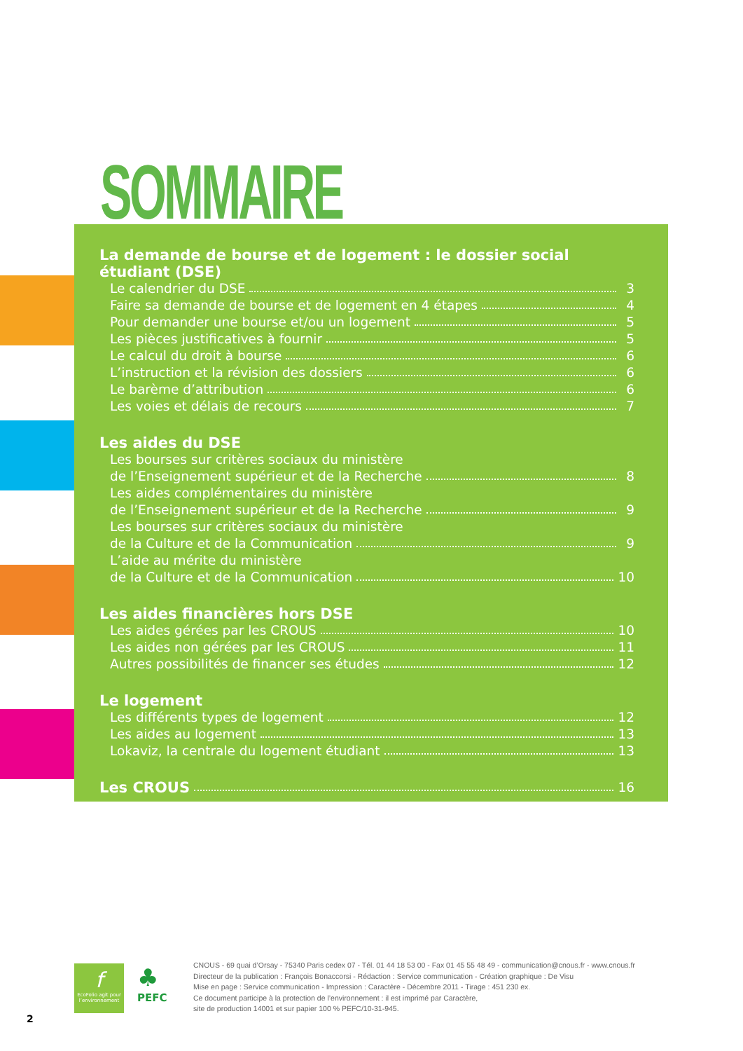SOMMAIRE
La demande de bourse et de logement : le dossier social étudiant (DSE)
Le calendrier du DSE 3
Faire sa demande de bourse et de logement en 4 étapes 4
Pour demander une bourse et/ou un logement 5
Les pièces justificatives à fournir 5
Le calcul du droit à bourse 6
L’instruction et la révision des dossiers 6
Le barème d’attribution 6
Les voies et délais de recours 7
Les aides du DSE
Les bourses sur critères sociaux du ministère
de l’Enseignement supérieur et de la Recherche 8
Les aides complémentaires du ministère
de l’Enseignement supérieur et de la Recherche 9
Les bourses sur critères sociaux du ministère
de la Culture et de la Communication 9
L’aide au mérite du ministère
de la Culture et de la Communication 10
Les aides financières hors DSE
Les aides gérées par les CROUS 10
Les aides non gérées par les CROUS 11
Autres possibilités de financer ses études 12
Le logement
Les différents types de logement 12
Les aides au logement 13
Lokaviz, la centrale du logement étudiant 13
Les CROUS 16
f
EcoFolio agit pour l’environnement
♣
PEFC
CNOUS - 69 quai d’Orsay - 75340 Paris cedex 07 - Tél. 01 44 18 53 00 - Fax 01 45 55 48 49 - communication@cnous.fr - www.cnous.fr
Directeur de la publication : François Bonaccorsi - Rédaction : Service communication - Création graphique : De Visu
Mise en page : Service communication - Impression : Caractère - Décembre 2011 - Tirage : 451 230 ex.
Ce document participe à la protection de l’environnement : il est imprimé par Caractère,
site de production 14001 et sur papier 100 % PEFC/10-31-945.
2